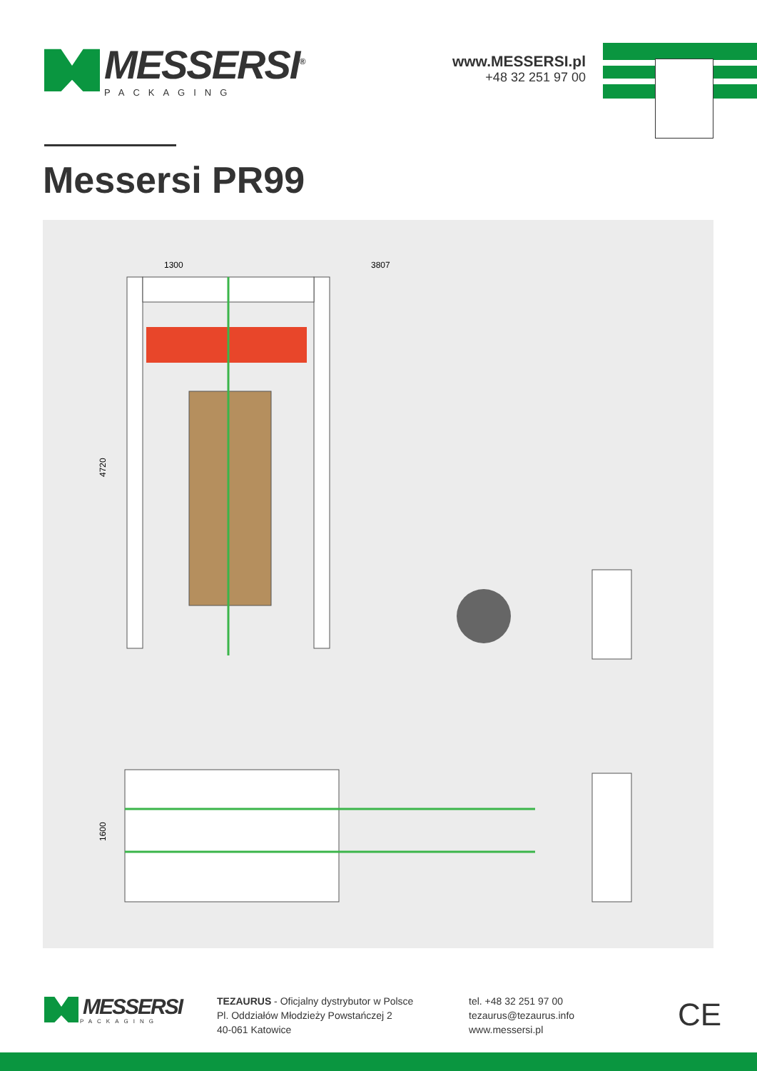MESSERSI<sup>®</sup>
PACKAGING
www.MESSERSI.pl
+48 32 251 97 00
Messersi PR99
1300
3807
4720
1600
MESSERSI
PACKAGING
TEZAURUS - Oficjalny dystrybutor w Polsce
Pl. Oddziałów Młodzieży Powstańczej 2
40-061 Katowice
tel. +48 32 251 97 00
tezaurus@tezaurus.info
www.messersi.pl
CE